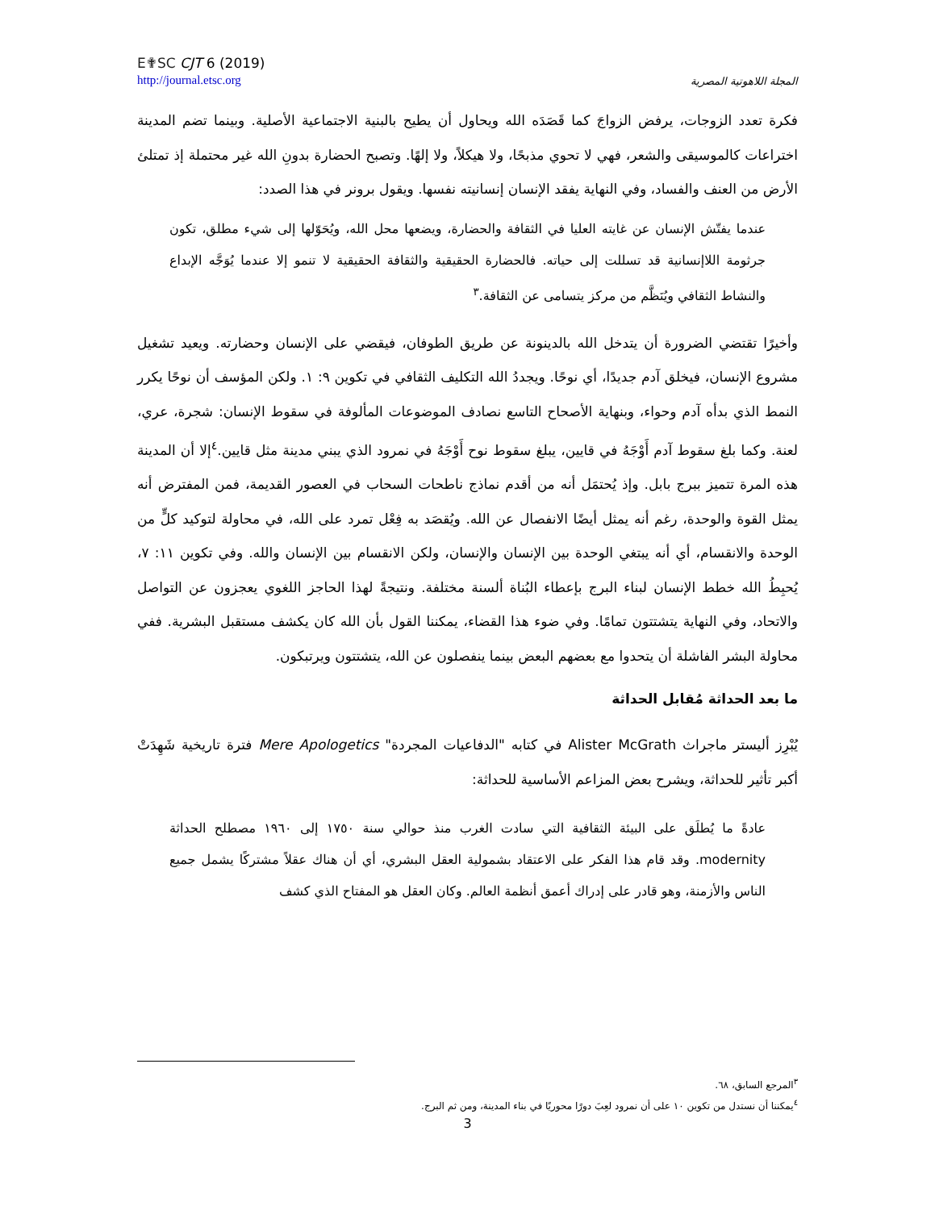E✟SC CJT 6 (2019)
http://journal.etsc.org
المجلة اللاهوتية المصرية
فكرة تعدد الزوجات، يرفض الزواجَ كما قَصَدَه الله ويحاول أن يطيح بالبنية الاجتماعية الأصلية. وبينما تضم المدينة اختراعات كالموسيقى والشعر، فهي لا تحوي مذبحًا، ولا هيكلاً، ولا إلهًا. وتصبح الحضارة بدونِ الله غير محتملة إذ تمتلئ الأرض من العنف والفساد، وفي النهاية يفقد الإنسان إنسانيته نفسها. ويقول برونر في هذا الصدد:
عندما يفتّش الإنسان عن غايته العليا في الثقافة والحضارة، ويضعها محل الله، ويُحَوّلها إلى شيء مطلق، تكون جرثومة اللاإنسانية قد تسللت إلى حياته. فالحضارة الحقيقية والثقافة الحقيقية لا تنمو إلا عندما يُوَجَّه الإبداع والنشاط الثقافي ويُنَظَّم من مركز يتسامى عن الثقافة.<sup>٣</sup>
وأخيرًا تقتضي الضرورة أن يتدخل الله بالدينونة عن طريق الطوفان، فيقضي على الإنسان وحضارته. ويعيد تشغيل مشروع الإنسان، فيخلق آدم جديدًا، أي نوحًا. ويجددُ الله التكليف الثقافي في تكوين ٩: ١. ولكن المؤسف أن نوحًا يكرر النمط الذي بدأه آدم وحواء، وبنهاية الأصحاح التاسع نصادف الموضوعات المألوفة في سقوط الإنسان: شجرة، عري، لعنة. وكما بلغ سقوط آدم أَوْجَهُ في قايين، يبلغ سقوط نوح أَوْجَهُ في نمرود الذي يبني مدينة مثل قايين.<sup>٤</sup>إلا أن المدينة هذه المرة تتميز ببرج بابل. وإذ يُحتمَل أنه من أقدم نماذج ناطحات السحاب في العصور القديمة، فمن المفترض أنه يمثل القوة والوحدة، رغم أنه يمثل أيضًا الانفصال عن الله. ويُقصَد به فِعْل تمرد على الله، في محاولة لتوكيد كلٍّ من الوحدة والانقسام، أي أنه يبتغي الوحدة بين الإنسان والإنسان، ولكن الانقسام بين الإنسان والله. وفي تكوين ١١: ٧، يُحبِطُ الله خطط الإنسان لبناء البرج بإعطاء البُناة ألسنة مختلفة. ونتيجةً لهذا الحاجز اللغوي يعجزون عن التواصل والاتحاد، وفي النهاية يتشتتون تمامًا. وفي ضوء هذا القضاء، يمكننا القول بأن الله كان يكشف مستقبل البشرية. ففي محاولة البشر الفاشلة أن يتحدوا مع بعضهم البعض بينما ينفصلون عن الله، يتشتتون ويرتبكون.
ما بعد الحداثة مُقابل الحداثة
يُبْرِز أليستر ماجراث Alister McGrath في كتابه "الدفاعيات المجردة" Mere Apologetics فترة تاريخية شَهِدَتْ أكبر تأثير للحداثة، ويشرح بعض المزاعم الأساسية للحداثة:
عادةً ما يُطلَق على البيئة الثقافية التي سادت الغرب منذ حوالي سنة ١٧٥٠ إلى ١٩٦٠ مصطلح الحداثة modernity. وقد قام هذا الفكر على الاعتقاد بشمولية العقل البشري، أي أن هناك عقلاً مشتركًا يشمل جميع الناس والأزمنة، وهو قادر على إدراك أعمق أنظمة العالم. وكان العقل هو المفتاح الذي كشف
<sup>٣</sup> المرجع السابق، ٦٨.
<sup>٤</sup> يمكننا أن نستدل من تكوين ١٠ على أن نمرود لعِبَ دورًا محوريًا في بناء المدينة، ومن ثم البرج.
3